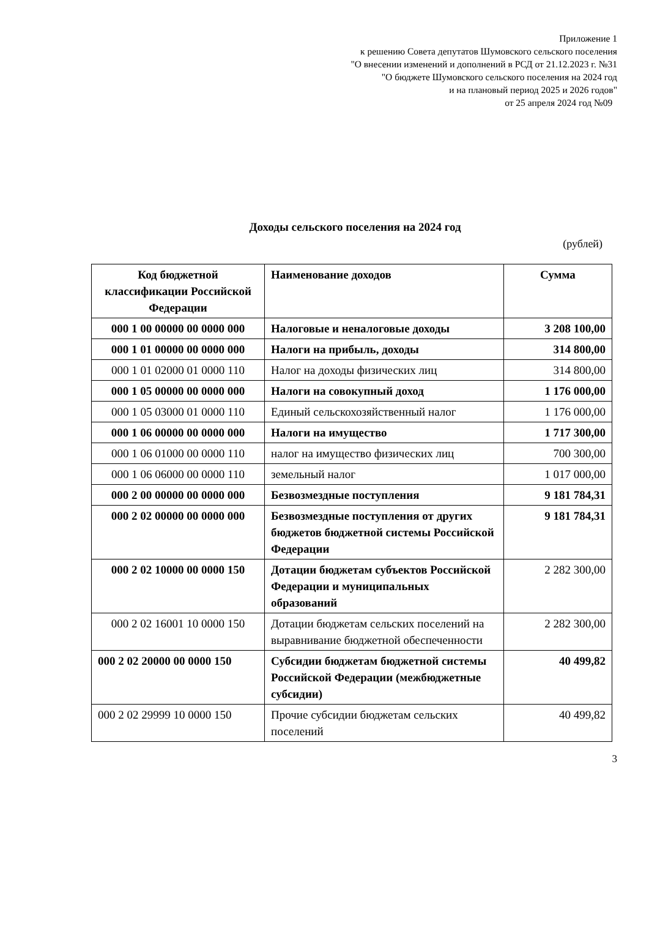Приложение 1
к решению Совета депутатов Шумовского сельского поселения
"О внесении изменений и дополнений в РСД от 21.12.2023 г. №31
"О бюджете Шумовского сельского поселения на 2024 год
и на плановый период 2025 и 2026 годов"
от 25 апреля 2024 год №09
Доходы сельского поселения на 2024 год
(рублей)
| Код бюджетной классификации Российской Федерации | Наименование доходов | Сумма |
| --- | --- | --- |
| 000 1 00 00000 00 0000 000 | Налоговые и неналоговые доходы | 3 208 100,00 |
| 000 1 01 00000 00 0000 000 | Налоги на прибыль, доходы | 314 800,00 |
| 000 1 01 02000 01 0000 110 | Налог на доходы физических лиц | 314 800,00 |
| 000 1 05 00000 00 0000 000 | Налоги на совокупный доход | 1 176 000,00 |
| 000 1 05 03000 01 0000 110 | Единый сельскохозяйственный налог | 1 176 000,00 |
| 000 1 06 00000 00 0000 000 | Налоги на имущество | 1 717 300,00 |
| 000 1 06 01000 00 0000 110 | налог на имущество физических лиц | 700 300,00 |
| 000 1 06 06000 00 0000 110 | земельный налог | 1 017 000,00 |
| 000 2 00 00000 00 0000 000 | Безвозмездные поступления | 9 181 784,31 |
| 000 2 02 00000 00 0000 000 | Безвозмездные поступления от других бюджетов бюджетной системы Российской Федерации | 9 181 784,31 |
| 000 2 02 10000 00 0000 150 | Дотации бюджетам субъектов Российской Федерации и муниципальных образований | 2 282 300,00 |
| 000 2 02 16001 10 0000 150 | Дотации бюджетам сельских поселений на выравнивание бюджетной обеспеченности | 2 282 300,00 |
| 000 2 02 20000 00 0000 150 | Субсидии бюджетам бюджетной системы Российской Федерации (межбюджетные субсидии) | 40 499,82 |
| 000 2 02 29999 10 0000 150 | Прочие субсидии бюджетам сельских поселений | 40 499,82 |
3